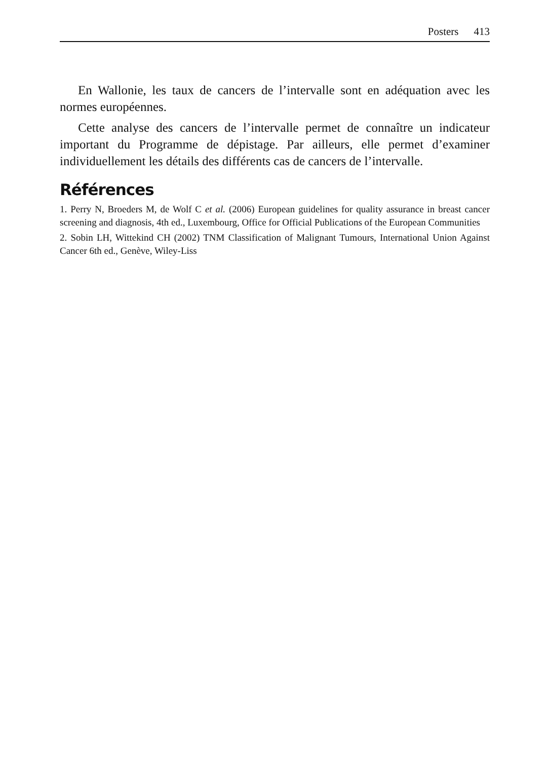Posters 413
En Wallonie, les taux de cancers de l’intervalle sont en adéquation avec les normes européennes.
Cette analyse des cancers de l’intervalle permet de connaître un indicateur important du Programme de dépistage. Par ailleurs, elle permet d’examiner individuellement les détails des différents cas de cancers de l’intervalle.
Références
1. Perry N, Broeders M, de Wolf C et al. (2006) European guidelines for quality assurance in breast cancer screening and diagnosis, 4th ed., Luxembourg, Office for Official Publications of the European Communities
2. Sobin LH, Wittekind CH (2002) TNM Classification of Malignant Tumours, International Union Against Cancer 6th ed., Genève, Wiley-Liss